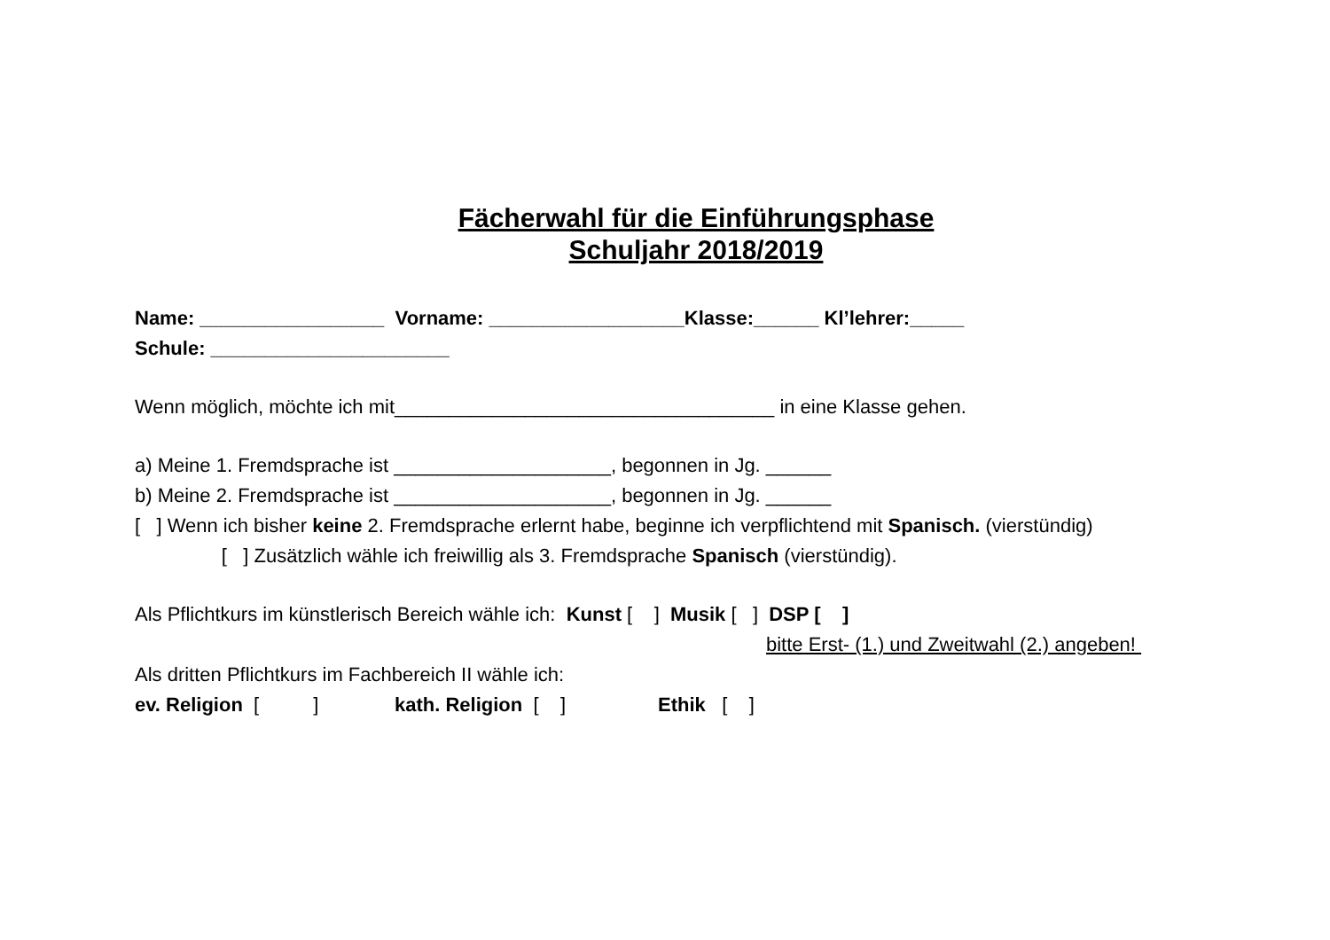Fächerwahl für die Einführungsphase
Schuljahr 2018/2019
Name: _________________ Vorname: __________________Klasse:______ Kl’lehrer:_____
Schule: ______________________
Wenn möglich, möchte ich mit___________________________________ in eine Klasse gehen.
a) Meine 1. Fremdsprache ist ____________________, begonnen in Jg. ______
b) Meine 2. Fremdsprache ist ____________________, begonnen in Jg. ______
[ ] Wenn ich bisher keine 2. Fremdsprache erlernt habe, beginne ich verpflichtend mit Spanisch. (vierstündig)
[ ] Zusätzlich wähle ich freiwillig als 3. Fremdsprache Spanisch (vierstündig).
Als Pflichtkurs im künstlerisch Bereich wähle ich: Kunst [ ] Musik [ ] DSP [ ]
bitte Erst- (1.) und Zweitwahl (2.) angeben!
Als dritten Pflichtkurs im Fachbereich II wähle ich:
ev. Religion [ ] kath. Religion [ ] Ethik [ ]